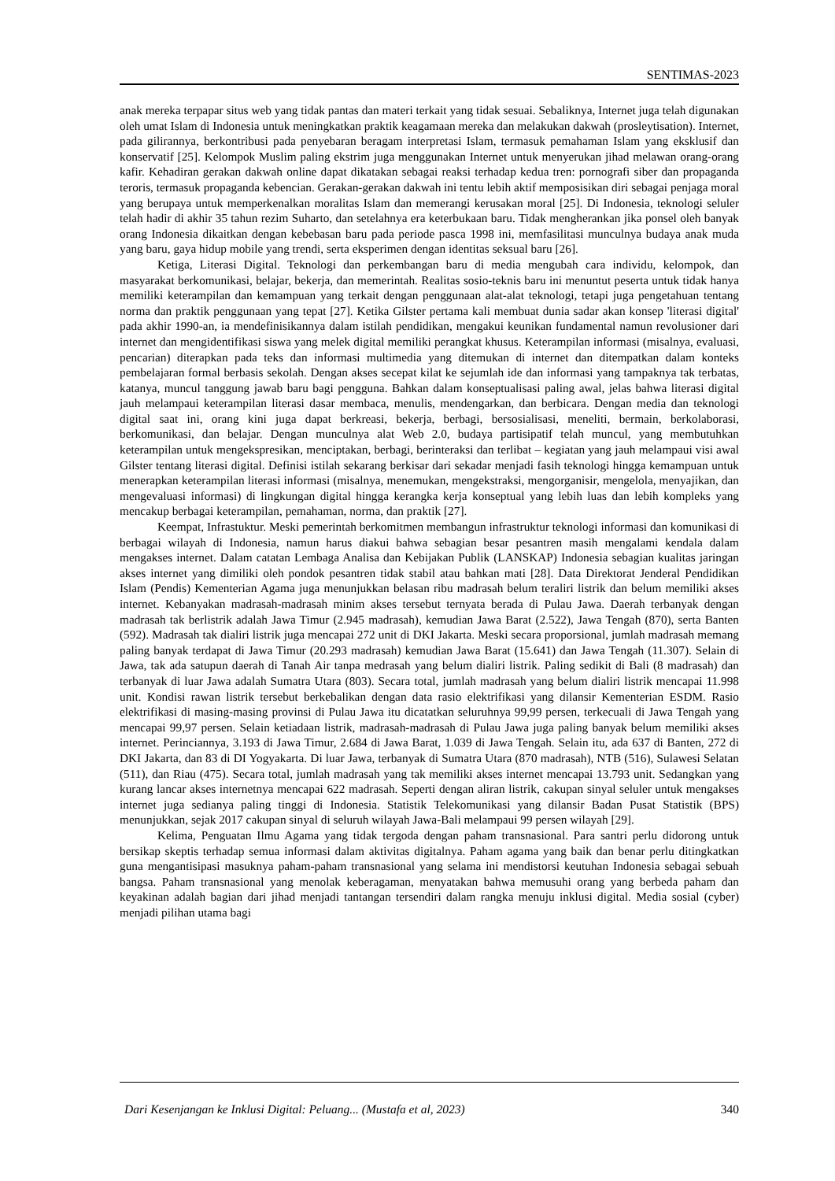SENTIMAS-2023
anak mereka terpapar situs web yang tidak pantas dan materi terkait yang tidak sesuai. Sebaliknya, Internet juga telah digunakan oleh umat Islam di Indonesia untuk meningkatkan praktik keagamaan mereka dan melakukan dakwah (prosleytisation). Internet, pada gilirannya, berkontribusi pada penyebaran beragam interpretasi Islam, termasuk pemahaman Islam yang eksklusif dan konservatif [25]. Kelompok Muslim paling ekstrim juga menggunakan Internet untuk menyerukan jihad melawan orang-orang kafir. Kehadiran gerakan dakwah online dapat dikatakan sebagai reaksi terhadap kedua tren: pornografi siber dan propaganda teroris, termasuk propaganda kebencian. Gerakan-gerakan dakwah ini tentu lebih aktif memposisikan diri sebagai penjaga moral yang berupaya untuk memperkenalkan moralitas Islam dan memerangi kerusakan moral [25]. Di Indonesia, teknologi seluler telah hadir di akhir 35 tahun rezim Suharto, dan setelahnya era keterbukaan baru. Tidak mengherankan jika ponsel oleh banyak orang Indonesia dikaitkan dengan kebebasan baru pada periode pasca 1998 ini, memfasilitasi munculnya budaya anak muda yang baru, gaya hidup mobile yang trendi, serta eksperimen dengan identitas seksual baru [26].
Ketiga, Literasi Digital. Teknologi dan perkembangan baru di media mengubah cara individu, kelompok, dan masyarakat berkomunikasi, belajar, bekerja, dan memerintah. Realitas sosio-teknis baru ini menuntut peserta untuk tidak hanya memiliki keterampilan dan kemampuan yang terkait dengan penggunaan alat-alat teknologi, tetapi juga pengetahuan tentang norma dan praktik penggunaan yang tepat [27]. Ketika Gilster pertama kali membuat dunia sadar akan konsep 'literasi digital' pada akhir 1990-an, ia mendefinisikannya dalam istilah pendidikan, mengakui keunikan fundamental namun revolusioner dari internet dan mengidentifikasi siswa yang melek digital memiliki perangkat khusus. Keterampilan informasi (misalnya, evaluasi, pencarian) diterapkan pada teks dan informasi multimedia yang ditemukan di internet dan ditempatkan dalam konteks pembelajaran formal berbasis sekolah. Dengan akses secepat kilat ke sejumlah ide dan informasi yang tampaknya tak terbatas, katanya, muncul tanggung jawab baru bagi pengguna. Bahkan dalam konseptualisasi paling awal, jelas bahwa literasi digital jauh melampaui keterampilan literasi dasar membaca, menulis, mendengarkan, dan berbicara. Dengan media dan teknologi digital saat ini, orang kini juga dapat berkreasi, bekerja, berbagi, bersosialisasi, meneliti, bermain, berkolaborasi, berkomunikasi, dan belajar. Dengan munculnya alat Web 2.0, budaya partisipatif telah muncul, yang membutuhkan keterampilan untuk mengekspresikan, menciptakan, berbagi, berinteraksi dan terlibat – kegiatan yang jauh melampaui visi awal Gilster tentang literasi digital. Definisi istilah sekarang berkisar dari sekadar menjadi fasih teknologi hingga kemampuan untuk menerapkan keterampilan literasi informasi (misalnya, menemukan, mengekstraksi, mengorganisir, mengelola, menyajikan, dan mengevaluasi informasi) di lingkungan digital hingga kerangka kerja konseptual yang lebih luas dan lebih kompleks yang mencakup berbagai keterampilan, pemahaman, norma, dan praktik [27].
Keempat, Infrastuktur. Meski pemerintah berkomitmen membangun infrastruktur teknologi informasi dan komunikasi di berbagai wilayah di Indonesia, namun harus diakui bahwa sebagian besar pesantren masih mengalami kendala dalam mengakses internet. Dalam catatan Lembaga Analisa dan Kebijakan Publik (LANSKAP) Indonesia sebagian kualitas jaringan akses internet yang dimiliki oleh pondok pesantren tidak stabil atau bahkan mati [28]. Data Direktorat Jenderal Pendidikan Islam (Pendis) Kementerian Agama juga menunjukkan belasan ribu madrasah belum teraliri listrik dan belum memiliki akses internet. Kebanyakan madrasah-madrasah minim akses tersebut ternyata berada di Pulau Jawa. Daerah terbanyak dengan madrasah tak berlistrik adalah Jawa Timur (2.945 madrasah), kemudian Jawa Barat (2.522), Jawa Tengah (870), serta Banten (592). Madrasah tak dialiri listrik juga mencapai 272 unit di DKI Jakarta. Meski secara proporsional, jumlah madrasah memang paling banyak terdapat di Jawa Timur (20.293 madrasah) kemudian Jawa Barat (15.641) dan Jawa Tengah (11.307). Selain di Jawa, tak ada satupun daerah di Tanah Air tanpa medrasah yang belum dialiri listrik. Paling sedikit di Bali (8 madrasah) dan terbanyak di luar Jawa adalah Sumatra Utara (803). Secara total, jumlah madrasah yang belum dialiri listrik mencapai 11.998 unit. Kondisi rawan listrik tersebut berkebalikan dengan data rasio elektrifikasi yang dilansir Kementerian ESDM. Rasio elektrifikasi di masing-masing provinsi di Pulau Jawa itu dicatatkan seluruhnya 99,99 persen, terkecuali di Jawa Tengah yang mencapai 99,97 persen. Selain ketiadaan listrik, madrasah-madrasah di Pulau Jawa juga paling banyak belum memiliki akses internet. Perinciannya, 3.193 di Jawa Timur, 2.684 di Jawa Barat, 1.039 di Jawa Tengah. Selain itu, ada 637 di Banten, 272 di DKI Jakarta, dan 83 di DI Yogyakarta. Di luar Jawa, terbanyak di Sumatra Utara (870 madrasah), NTB (516), Sulawesi Selatan (511), dan Riau (475). Secara total, jumlah madrasah yang tak memiliki akses internet mencapai 13.793 unit. Sedangkan yang kurang lancar akses internetnya mencapai 622 madrasah. Seperti dengan aliran listrik, cakupan sinyal seluler untuk mengakses internet juga sedianya paling tinggi di Indonesia. Statistik Telekomunikasi yang dilansir Badan Pusat Statistik (BPS) menunjukkan, sejak 2017 cakupan sinyal di seluruh wilayah Jawa-Bali melampaui 99 persen wilayah [29].
Kelima, Penguatan Ilmu Agama yang tidak tergoda dengan paham transnasional. Para santri perlu didorong untuk bersikap skeptis terhadap semua informasi dalam aktivitas digitalnya. Paham agama yang baik dan benar perlu ditingkatkan guna mengantisipasi masuknya paham-paham transnasional yang selama ini mendistorsi keutuhan Indonesia sebagai sebuah bangsa. Paham transnasional yang menolak keberagaman, menyatakan bahwa memusuhi orang yang berbeda paham dan keyakinan adalah bagian dari jihad menjadi tantangan tersendiri dalam rangka menuju inklusi digital. Media sosial (cyber) menjadi pilihan utama bagi
Dari Kesenjangan ke Inklusi Digital: Peluang... (Mustafa et al, 2023) 340